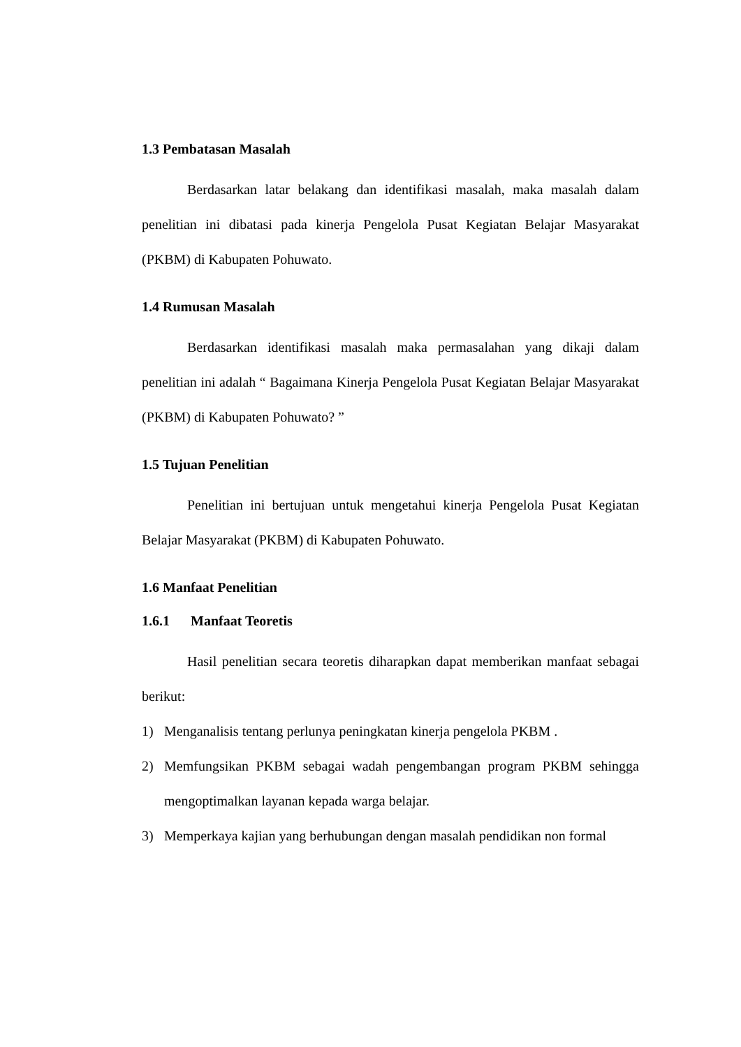1.3 Pembatasan Masalah
Berdasarkan latar belakang dan identifikasi masalah, maka masalah dalam penelitian ini dibatasi pada kinerja Pengelola Pusat Kegiatan Belajar Masyarakat (PKBM) di Kabupaten Pohuwato.
1.4 Rumusan Masalah
Berdasarkan identifikasi masalah maka permasalahan yang dikaji dalam penelitian ini adalah “ Bagaimana Kinerja Pengelola Pusat Kegiatan Belajar Masyarakat (PKBM) di Kabupaten Pohuwato? ”
1.5 Tujuan Penelitian
Penelitian ini bertujuan untuk mengetahui kinerja Pengelola Pusat Kegiatan Belajar Masyarakat (PKBM) di Kabupaten Pohuwato.
1.6 Manfaat Penelitian
1.6.1 Manfaat Teoretis
Hasil penelitian secara teoretis diharapkan dapat memberikan manfaat sebagai berikut:
1) Menganalisis tentang perlunya peningkatan kinerja pengelola PKBM .
2) Memfungsikan PKBM sebagai wadah pengembangan program PKBM sehingga mengoptimalkan layanan kepada warga belajar.
3) Memperkaya kajian yang berhubungan dengan masalah pendidikan non formal